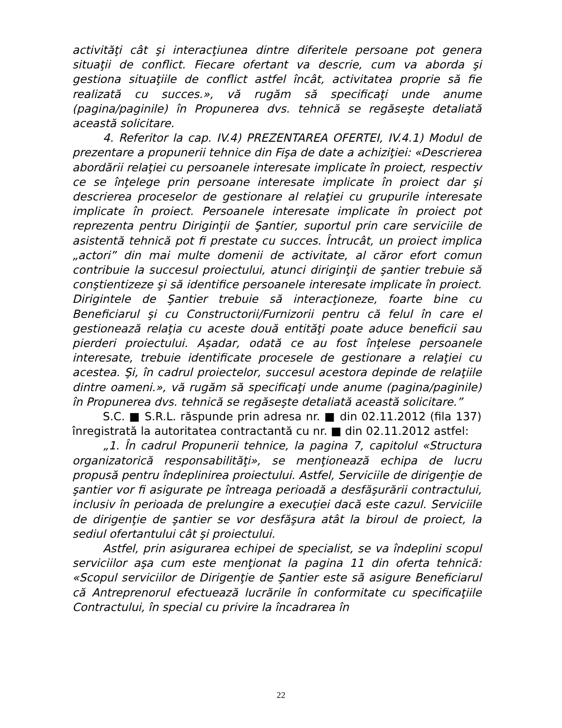activităţi cât şi interacţiunea dintre diferitele persoane pot genera situaţii de conflict. Fiecare ofertant va descrie, cum va aborda şi gestiona situaţiile de conflict astfel încât, activitatea proprie să fie realizată cu succes.», vă rugăm să specificaţi unde anume (pagina/paginile) în Propunerea dvs. tehnică se regăseşte detaliată această solicitare.
4. Referitor la cap. IV.4) PREZENTAREA OFERTEI, IV.4.1) Modul de prezentare a propunerii tehnice din Fişa de date a achiziţiei: «Descrierea abordării relaţiei cu persoanele interesate implicate în proiect, respectiv ce se înţelege prin persoane interesate implicate în proiect dar şi descrierea proceselor de gestionare al relaţiei cu grupurile interesate implicate în proiect. Persoanele interesate implicate în proiect pot reprezenta pentru Diriginţii de Şantier, suportul prin care serviciile de asistentă tehnică pot fi prestate cu succes. Întrucât, un proiect implica „actori” din mai multe domenii de activitate, al căror efort comun contribuie la succesul proiectului, atunci diriginţii de şantier trebuie să conştientizeze şi să identifice persoanele interesate implicate în proiect. Dirigintele de Şantier trebuie să interacţioneze, foarte bine cu Beneficiarul şi cu Constructorii/Furnizorii pentru că felul în care el gestionează relaţia cu aceste două entităţi poate aduce beneficii sau pierderi proiectului. Aşadar, odată ce au fost înţelese persoanele interesate, trebuie identificate procesele de gestionare a relaţiei cu acestea. Şi, în cadrul proiectelor, succesul acestora depinde de relaţiile dintre oameni.», vă rugăm să specificaţi unde anume (pagina/paginile) în Propunerea dvs. tehnică se regăseşte detaliată această solicitare.”
S.C. ■ S.R.L. răspunde prin adresa nr. ■ din 02.11.2012 (fila 137) înregistrată la autoritatea contractantă cu nr. ■ din 02.11.2012 astfel:
„1. În cadrul Propunerii tehnice, la pagina 7, capitolul «Structura organizatorică responsabilităţi», se menţionează echipa de lucru propusă pentru îndeplinirea proiectului. Astfel, Serviciile de dirigenţie de şantier vor fi asigurate pe întreaga perioadă a desfăşurării contractului, inclusiv în perioada de prelungire a execuţiei dacă este cazul. Serviciile de dirigenţie de şantier se vor desfăşura atât la biroul de proiect, la sediul ofertantului cât şi proiectului.
Astfel, prin asigurarea echipei de specialist, se va îndeplini scopul serviciilor aşa cum este menţionat la pagina 11 din oferta tehnică: «Scopul serviciilor de Dirigenţie de Şantier este să asigure Beneficiarul că Antreprenorul efectuează lucrările în conformitate cu specificaţiile Contractului, în special cu privire la încadrarea în
22